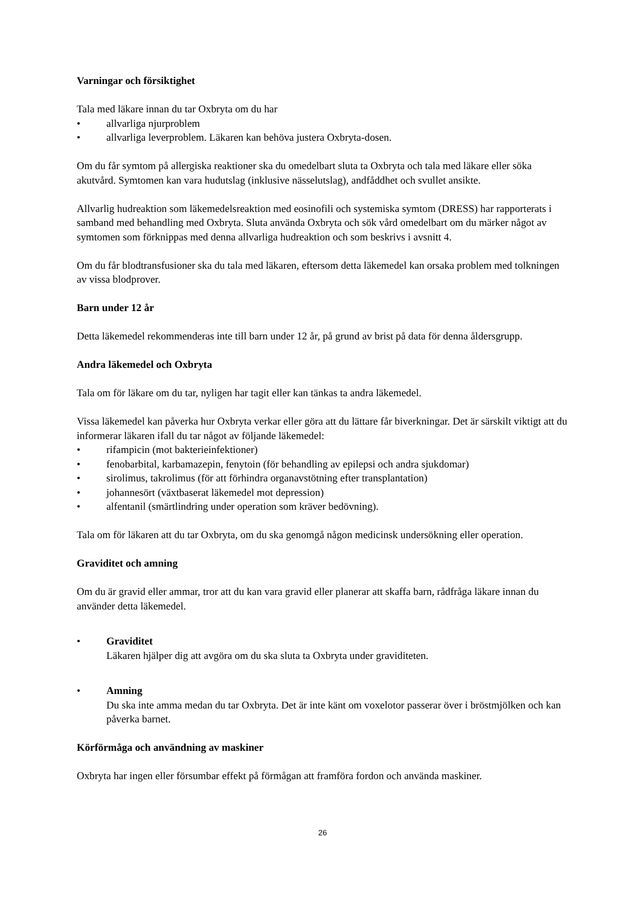Varningar och försiktighet
Tala med läkare innan du tar Oxbryta om du har
• allvarliga njurproblem
• allvarliga leverproblem. Läkaren kan behöva justera Oxbryta-dosen.
Om du får symtom på allergiska reaktioner ska du omedelbart sluta ta Oxbryta och tala med läkare eller söka akutvård. Symtomen kan vara hudutslag (inklusive nässelutslag), andfåddhet och svullet ansikte.
Allvarlig hudreaktion som läkemedelsreaktion med eosinofili och systemiska symtom (DRESS) har rapporterats i samband med behandling med Oxbryta. Sluta använda Oxbryta och sök vård omedelbart om du märker något av symtomen som förknippas med denna allvarliga hudreaktion och som beskrivs i avsnitt 4.
Om du får blodtransfusioner ska du tala med läkaren, eftersom detta läkemedel kan orsaka problem med tolkningen av vissa blodprover.
Barn under 12 år
Detta läkemedel rekommenderas inte till barn under 12 år, på grund av brist på data för denna åldersgrupp.
Andra läkemedel och Oxbryta
Tala om för läkare om du tar, nyligen har tagit eller kan tänkas ta andra läkemedel.
Vissa läkemedel kan påverka hur Oxbryta verkar eller göra att du lättare får biverkningar. Det är särskilt viktigt att du informerar läkaren ifall du tar något av följande läkemedel:
• rifampicin (mot bakterieinfektioner)
• fenobarbital, karbamazepin, fenytoin (för behandling av epilepsi och andra sjukdomar)
• sirolimus, takrolimus (för att förhindra organavstötning efter transplantation)
• johannesört (växtbaserat läkemedel mot depression)
• alfentanil (smärtlindring under operation som kräver bedövning).
Tala om för läkaren att du tar Oxbryta, om du ska genomgå någon medicinsk undersökning eller operation.
Graviditet och amning
Om du är gravid eller ammar, tror att du kan vara gravid eller planerar att skaffa barn, rådfråga läkare innan du använder detta läkemedel.
• Graviditet
Läkaren hjälper dig att avgöra om du ska sluta ta Oxbryta under graviditeten.
• Amning
Du ska inte amma medan du tar Oxbryta. Det är inte känt om voxelotor passerar över i bröstmjölken och kan påverka barnet.
Körförmåga och användning av maskiner
Oxbryta har ingen eller försumbar effekt på förmågan att framföra fordon och använda maskiner.
26